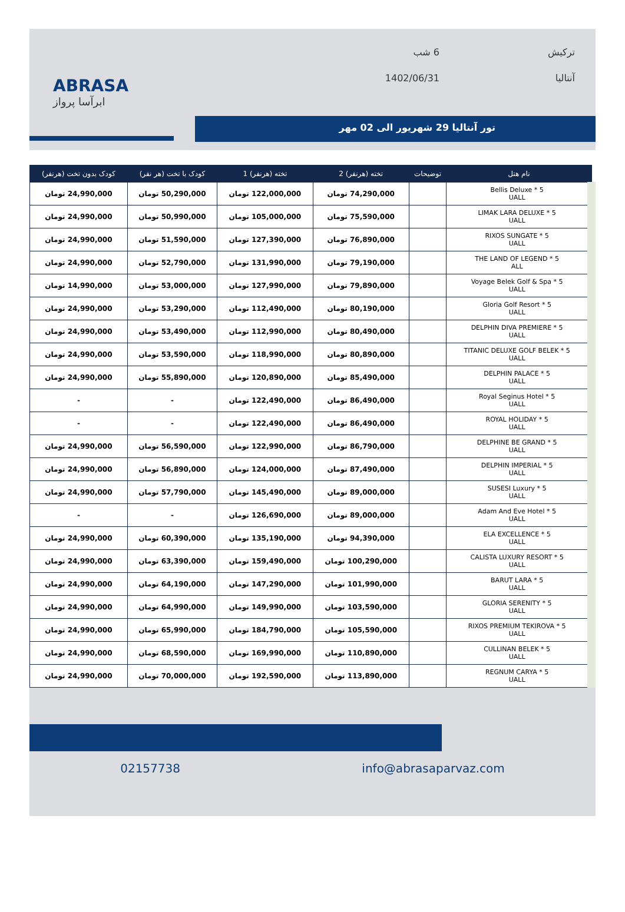ABRASA
ابرآسا پرواز
ترکیش
6 شب
آنتالیا
1402/06/31
تور آنتالیا 29 شهریور الی 02 مهر
| نام هتل | توضیحات | تخته (هرنفر) 2 | تخته (هرنفر) 1 | کودک با تخت (هر نفر) | کودک بدون تخت (هرنفر) |
| --- | --- | --- | --- | --- | --- |
| Bellis Deluxe * 5 UALL | | 74,290,000 تومان | 122,000,000 تومان | 50,290,000 تومان | 24,990,000 تومان |
| LIMAK LARA DELUXE * 5 UALL | | 75,590,000 تومان | 105,000,000 تومان | 50,990,000 تومان | 24,990,000 تومان |
| RIXOS SUNGATE * 5 UALL | | 76,890,000 تومان | 127,390,000 تومان | 51,590,000 تومان | 24,990,000 تومان |
| THE LAND OF LEGEND * 5 ALL | | 79,190,000 تومان | 131,990,000 تومان | 52,790,000 تومان | 24,990,000 تومان |
| Voyage Belek Golf & Spa * 5 UALL | | 79,890,000 تومان | 127,990,000 تومان | 53,000,000 تومان | 14,990,000 تومان |
| Gloria Golf Resort * 5 UALL | | 80,190,000 تومان | 112,490,000 تومان | 53,290,000 تومان | 24,990,000 تومان |
| DELPHIN DIVA PREMIERE * 5 UALL | | 80,490,000 تومان | 112,990,000 تومان | 53,490,000 تومان | 24,990,000 تومان |
| TITANIC DELUXE GOLF BELEK * 5 UALL | | 80,890,000 تومان | 118,990,000 تومان | 53,590,000 تومان | 24,990,000 تومان |
| DELPHIN PALACE * 5 UALL | | 85,490,000 تومان | 120,890,000 تومان | 55,890,000 تومان | 24,990,000 تومان |
| Royal Seginus Hotel * 5 UALL | | 86,490,000 تومان | 122,490,000 تومان | - | - |
| ROYAL HOLIDAY * 5 UALL | | 86,490,000 تومان | 122,490,000 تومان | - | - |
| DELPHINE BE GRAND * 5 UALL | | 86,790,000 تومان | 122,990,000 تومان | 56,590,000 تومان | 24,990,000 تومان |
| DELPHIN IMPERIAL * 5 UALL | | 87,490,000 تومان | 124,000,000 تومان | 56,890,000 تومان | 24,990,000 تومان |
| SUSESI Luxury * 5 UALL | | 89,000,000 تومان | 145,490,000 تومان | 57,790,000 تومان | 24,990,000 تومان |
| Adam And Eve Hotel * 5 UALL | | 89,000,000 تومان | 126,690,000 تومان | - | - |
| ELA EXCELLENCE * 5 UALL | | 94,390,000 تومان | 135,190,000 تومان | 60,390,000 تومان | 24,990,000 تومان |
| CALISTA LUXURY RESORT * 5 UALL | | 100,290,000 تومان | 159,490,000 تومان | 63,390,000 تومان | 24,990,000 تومان |
| BARUT LARA * 5 UALL | | 101,990,000 تومان | 147,290,000 تومان | 64,190,000 تومان | 24,990,000 تومان |
| GLORIA SERENITY * 5 UALL | | 103,590,000 تومان | 149,990,000 تومان | 64,990,000 تومان | 24,990,000 تومان |
| RIXOS PREMIUM TEKIROVA * 5 UALL | | 105,590,000 تومان | 184,790,000 تومان | 65,990,000 تومان | 24,990,000 تومان |
| CULLINAN BELEK * 5 UALL | | 110,890,000 تومان | 169,990,000 تومان | 68,590,000 تومان | 24,990,000 تومان |
| REGNUM CARYA * 5 UALL | | 113,890,000 تومان | 192,590,000 تومان | 70,000,000 تومان | 24,990,000 تومان |
02157738 info@abrasaparvaz.com